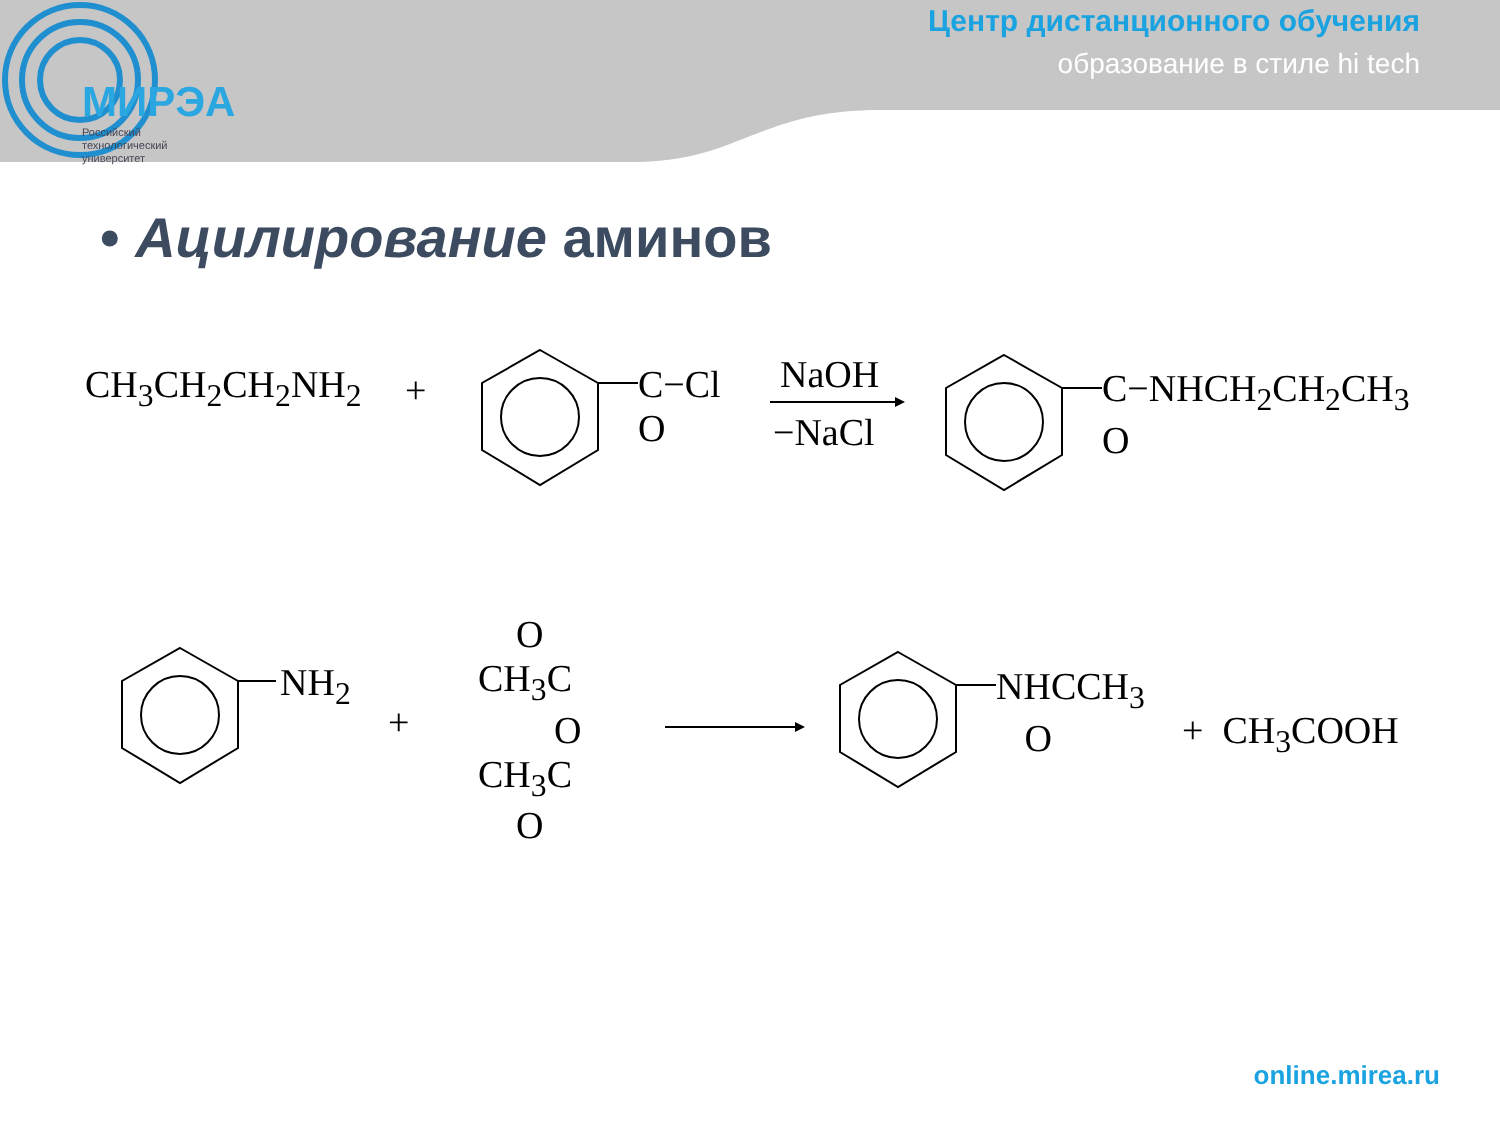МИРЭА
Российский
технологический
университет
Центр дистанционного обучения
образование в стиле hi tech
• Ацилирование аминов
CH<sub>3</sub>CH<sub>2</sub>CH<sub>2</sub>NH<sub>2</sub> +
C−Cl
O
NaOH
−NaCl
C−NHCH<sub>2</sub>CH<sub>2</sub>CH<sub>3</sub>
O
NH<sub>2</sub>
+
O
CH<sub>3</sub>C
O
CH<sub>3</sub>C
O
NHCCH<sub>3</sub>
O
+ CH<sub>3</sub>COOH
online.mirea.ru